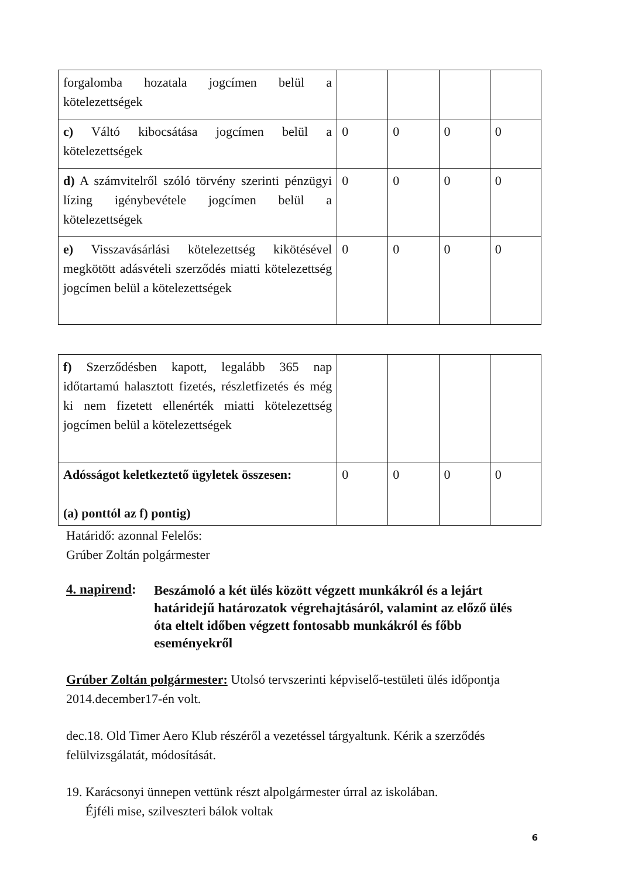| forgalomba hozatala jogcímen belül a kötelezettségek | | | | |
| c) Váltó kibocsátása jogcímen belül a kötelezettségek | 0 | 0 | 0 | 0 |
| d) A számvitelről szóló törvény szerinti pénzügyi lízing igénybevétele jogcímen belül a kötelezettségek | 0 | 0 | 0 | 0 |
| e) Visszavásárlási kötelezettség kikötésével megkötött adásvételi szerződés miatti kötelezettség jogcímen belül a kötelezettségek | 0 | 0 | 0 | 0 |
| f) Szerződésben kapott, legalább 365 nap időtartamú halasztott fizetés, részletfizetés és még ki nem fizetett ellenérték miatti kötelezettség jogcímen belül a kötelezettségek | | | | |
| Adósságot keletkeztető ügyletek összesen: (a) ponttól az f) pontig) | 0 | 0 | 0 | 0 |
Határidő: azonnal Felelős:
Grúber Zoltán polgármester
4. napirend:
Beszámoló a két ülés között végzett munkákról és a lejárt határidejű határozatok végrehajtásáról, valamint az előző ülés óta eltelt időben végzett fontosabb munkákról és főbb eseményekről
Grúber Zoltán polgármester: Utolsó tervszerinti képviselő-testületi ülés időpontja 2014.december17-én volt.
dec.18. Old Timer Aero Klub részéről a vezetéssel tárgyaltunk. Kérik a szerződés felülvizsgálatát, módosítását.
19. Karácsonyi ünnepen vettünk részt alpolgármester úrral az iskolában.
Éjféli mise, szilveszteri bálok voltak
6